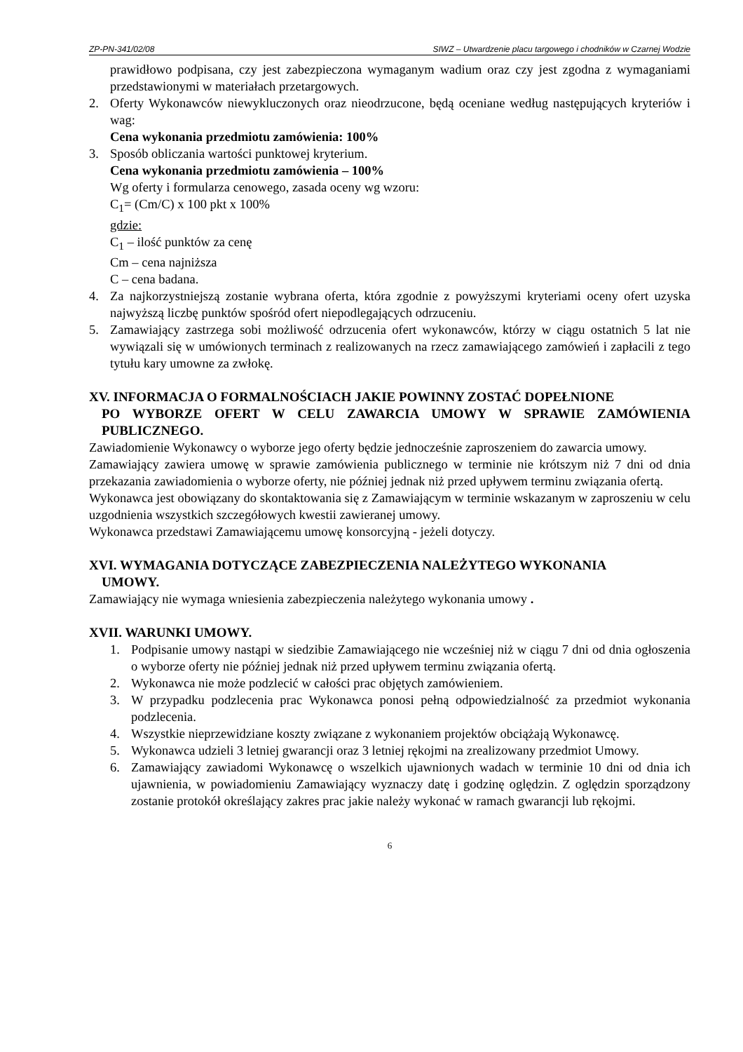ZP-PN-341/02/08 SIWZ – Utwardzenie placu targowego i chodników w Czarnej Wodzie
prawidłowo podpisana, czy jest zabezpieczona wymaganym wadium oraz czy jest zgodna z wymaganiami przedstawionymi w materiałach przetargowych.
2. Oferty Wykonawców niewykluczonych oraz nieodrzucone, będą oceniane według następujących kryteriów i wag:
Cena wykonania przedmiotu zamówienia: 100%
3. Sposób obliczania wartości punktowej kryterium.
Cena wykonania przedmiotu zamówienia – 100%
Wg oferty i formularza cenowego, zasada oceny wg wzoru:
C<sub>1</sub>= (Cm/C) x 100 pkt x 100%
gdzie:
C<sub>1</sub> – ilość punktów za cenę
Cm – cena najniższa
C – cena badana.
4. Za najkorzystniejszą zostanie wybrana oferta, która zgodnie z powyższymi kryteriami oceny ofert uzyska najwyższą liczbę punktów spośród ofert niepodlegających odrzuceniu.
5. Zamawiający zastrzega sobi możliwość odrzucenia ofert wykonawców, którzy w ciągu ostatnich 5 lat nie wywiązali się w umówionych terminach z realizowanych na rzecz zamawiającego zamówień i zapłacili z tego tytułu kary umowne za zwłokę.
XV. INFORMACJA O FORMALNOŚCIACH JAKIE POWINNY ZOSTAĆ DOPEŁNIONE
PO WYBORZE OFERT W CELU ZAWARCIA UMOWY W SPRAWIE ZAMÓWIENIA PUBLICZNEGO.
Zawiadomienie Wykonawcy o wyborze jego oferty będzie jednocześnie zaproszeniem do zawarcia umowy.
Zamawiający zawiera umowę w sprawie zamówienia publicznego w terminie nie krótszym niż 7 dni od dnia przekazania zawiadomienia o wyborze oferty, nie później jednak niż przed upływem terminu związania ofertą.
Wykonawca jest obowiązany do skontaktowania się z Zamawiającym w terminie wskazanym w zaproszeniu w celu uzgodnienia wszystkich szczegółowych kwestii zawieranej umowy.
Wykonawca przedstawi Zamawiającemu umowę konsorcyjną - jeżeli dotyczy.
XVI. WYMAGANIA DOTYCZĄCE ZABEZPIECZENIA NALEŻYTEGO WYKONANIA
UMOWY.
Zamawiający nie wymaga wniesienia zabezpieczenia należytego wykonania umowy .
XVII. WARUNKI UMOWY.
1. Podpisanie umowy nastąpi w siedzibie Zamawiającego nie wcześniej niż w ciągu 7 dni od dnia ogłoszenia o wyborze oferty nie później jednak niż przed upływem terminu związania ofertą.
2. Wykonawca nie może podzlecić w całości prac objętych zamówieniem.
3. W przypadku podzlecenia prac Wykonawca ponosi pełną odpowiedzialność za przedmiot wykonania podzlecenia.
4. Wszystkie nieprzewidziane koszty związane z wykonaniem projektów obciążają Wykonawcę.
5. Wykonawca udzieli 3 letniej gwarancji oraz 3 letniej rękojmi na zrealizowany przedmiot Umowy.
6. Zamawiający zawiadomi Wykonawcę o wszelkich ujawnionych wadach w terminie 10 dni od dnia ich ujawnienia, w powiadomieniu Zamawiający wyznaczy datę i godzinę oględzin. Z oględzin sporządzony zostanie protokół określający zakres prac jakie należy wykonać w ramach gwarancji lub rękojmi.
6